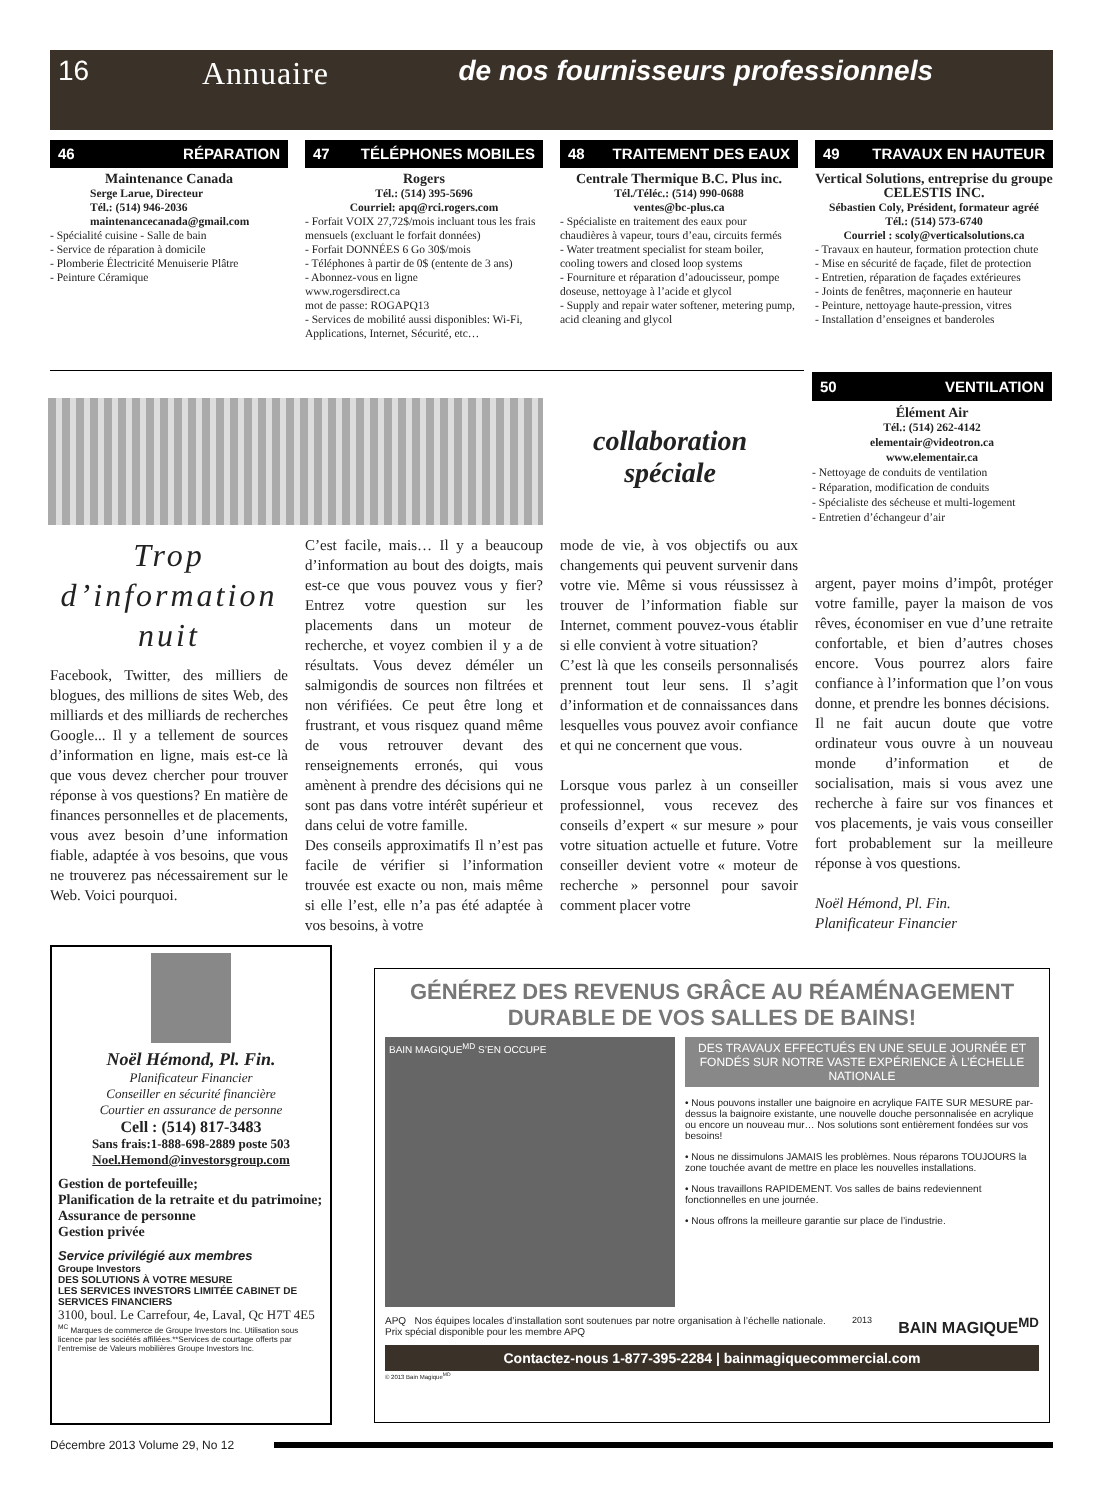16
Annuaire de nos fournisseurs professionnels
46 RÉPARATION
Maintenance Canada
Serge Larue, Directeur
Tél.: (514) 946-2036
maintenancecanada@gmail.com
- Spécialité cuisine - Salle de bain
- Service de réparation à domicile
- Plomberie Électricité Menuiserie Plâtre
- Peinture Céramique
47 TÉLÉPHONES MOBILES
Rogers
Tél.: (514) 395-5696
Courriel: apq@rci.rogers.com
- Forfait VOIX 27,72$/mois incluant tous les frais mensuels (excluant le forfait données)
- Forfait DONNÉES 6 Go 30$/mois
- Téléphones à partir de 0$ (entente de 3 ans)
- Abonnez-vous en ligne
www.rogersdirect.ca
mot de passe: ROGAPQ13
- Services de mobilité aussi disponibles: Wi-Fi, Applications, Internet, Sécurité, etc…
48 TRAITEMENT DES EAUX
Centrale Thermique B.C. Plus inc.
Tél./Téléc.: (514) 990-0688
ventes@bc-plus.ca
- Spécialiste en traitement des eaux pour chaudières à vapeur, tours d’eau, circuits fermés
- Water treatment specialist for steam boiler, cooling towers and closed loop systems
- Fourniture et réparation d’adoucisseur, pompe doseuse, nettoyage à l’acide et glycol
- Supply and repair water softener, metering pump, acid cleaning and glycol
49 TRAVAUX EN HAUTEUR
Vertical Solutions, entreprise du groupe CELESTIS INC.
Sébastien Coly, Président, formateur agréé
Tél.: (514) 573-6740
Courriel : scoly@verticalsolutions.ca
- Travaux en hauteur, formation protection chute
- Mise en sécurité de façade, filet de protection
- Entretien, réparation de façades extérieures
- Joints de fenêtres, maçonnerie en hauteur
- Peinture, nettoyage haute-pression, vitres
- Installation d’enseignes et banderoles
collaboration spéciale
50 VENTILATION
Élément Air
Tél.: (514) 262-4142
elementair@videotron.ca
www.elementair.ca
- Nettoyage de conduits de ventilation
- Réparation, modification de conduits
- Spécialiste des sécheuse et multi-logement
- Entretien d’échangeur d’air
Trop d’information nuit
Facebook, Twitter, des milliers de blogues, des millions de sites Web, des milliards et des milliards de recherches Google... Il y a tellement de sources d’information en ligne, mais est-ce là que vous devez chercher pour trouver réponse à vos questions? En matière de finances personnelles et de placements, vous avez besoin d’une information fiable, adaptée à vos besoins, que vous ne trouverez pas nécessairement sur le Web. Voici pourquoi.
C’est facile, mais… Il y a beaucoup d’information au bout des doigts, mais est-ce que vous pouvez vous y fier? Entrez votre question sur les placements dans un moteur de recherche, et voyez combien il y a de résultats. Vous devez déméler un salmigondis de sources non filtrées et non vérifiées. Ce peut être long et frustrant, et vous risquez quand même de vous retrouver devant des renseignements erronés, qui vous amènent à prendre des décisions qui ne sont pas dans votre intérêt supérieur et dans celui de votre famille.
Des conseils approximatifs Il n’est pas facile de vérifier si l’information trouvée est exacte ou non, mais même si elle l’est, elle n’a pas été adaptée à vos besoins, à votre
mode de vie, à vos objectifs ou aux changements qui peuvent survenir dans votre vie. Même si vous réussissez à trouver de l’information fiable sur Internet, comment pouvez-vous établir si elle convient à votre situation?
C’est là que les conseils personnalisés prennent tout leur sens. Il s’agit d’information et de connaissances dans lesquelles vous pouvez avoir confiance et qui ne concernent que vous.
Lorsque vous parlez à un conseiller professionnel, vous recevez des conseils d’expert « sur mesure » pour votre situation actuelle et future. Votre conseiller devient votre « moteur de recherche » personnel pour savoir comment placer votre
argent, payer moins d’impôt, protéger votre famille, payer la maison de vos rêves, économiser en vue d’une retraite confortable, et bien d’autres choses encore. Vous pourrez alors faire confiance à l’information que l’on vous donne, et prendre les bonnes décisions.
Il ne fait aucun doute que votre ordinateur vous ouvre à un nouveau monde d’information et de socialisation, mais si vous avez une recherche à faire sur vos finances et vos placements, je vais vous conseiller fort probablement sur la meilleure réponse à vos questions.
Noël Hémond, Pl. Fin.
Planificateur Financier
Noël Hémond, Pl. Fin.
Planificateur Financier
Conseiller en sécurité financière
Courtier en assurance de personne
Cell : (514) 817-3483
Sans frais:1-888-698-2889 poste 503
Noel.Hemond@investorsgroup.com
Gestion de portefeuille;
Planification de la retraite et du patrimoine;
Assurance de personne
Gestion privée
Service privilégié aux membres
Groupe Investors
DES SOLUTIONS À VOTRE MESURE
LES SERVICES INVESTORS LIMITÉE CABINET DE SERVICES FINANCIERS
3100, boul. Le Carrefour, 4e, Laval, Qc H7T 4E5
<sup>MC</sup> Marques de commerce de Groupe Investors Inc. Utilisation sous licence par les sociétés affiliées.**Services de courtage offerts par l’entremise de Valeurs mobilières Groupe Investors Inc.
GÉNÉREZ DES REVENUS GRÂCE AU RÉAMÉNAGEMENT
DURABLE DE VOS SALLES DE BAINS!
BAIN MAGIQUE<sup>MD</sup> S’EN OCCUPE
DES TRAVAUX EFFECTUÉS EN UNE SEULE JOURNÉE ET FONDÉS SUR NOTRE VASTE EXPÉRIENCE À L’ÉCHELLE NATIONALE
• Nous pouvons installer une baignoire en acrylique FAITE SUR MESURE par-dessus la baignoire existante, une nouvelle douche personnalisée en acrylique ou encore un nouveau mur… Nos solutions sont entièrement fondées sur vos besoins!
• Nous ne dissimulons JAMAIS les problèmes. Nous réparons TOUJOURS la zone touchée avant de mettre en place les nouvelles installations.
• Nous travaillons RAPIDEMENT. Vos salles de bains redeviennent fonctionnelles en une journée.
• Nous offrons la meilleure garantie sur place de l’industrie.
APQ Nos équipes locales d’installation sont soutenues par notre organisation à l’échelle nationale.
Prix spécial disponible pour les membre APQ
2013
BAIN MAGIQUE<sup>MD</sup>
Contactez-nous 1-877-395-2284 | bainmagiquecommercial.com
© 2013 Bain Magique<sup>MD</sup>
Décembre 2013 Volume 29, No 12